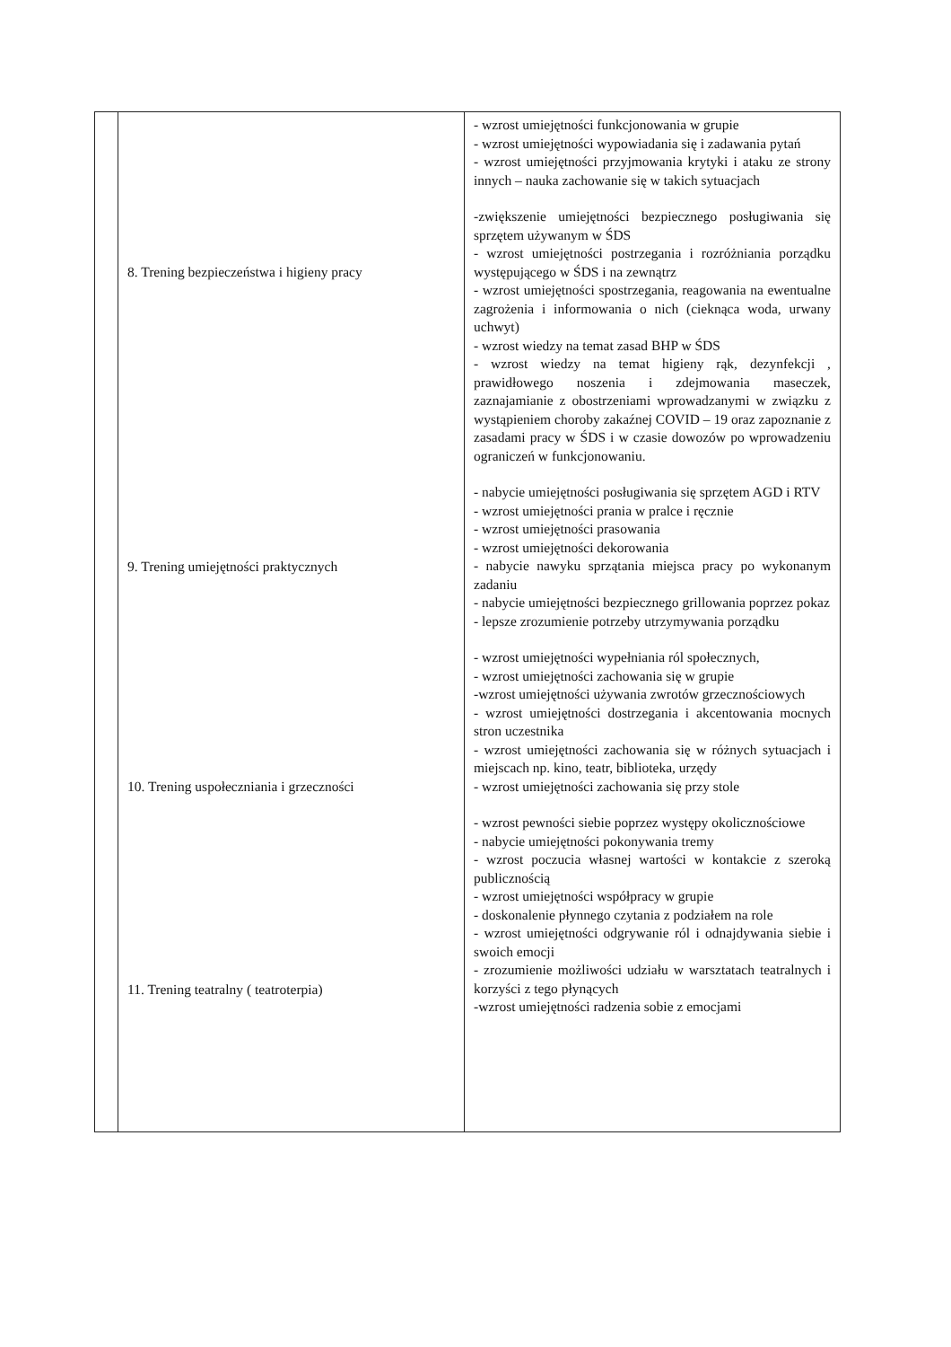| | 8. Trening bezpieczeństwa i higieny pracy 9. Trening umiejętności praktycznych 10. Trening uspołeczniania i grzeczności 11. Trening teatralny ( teatroterpia) | - wzrost umiejętności funkcjonowania w grupie - wzrost umiejętności wypowiadania się i zadawania pytań - wzrost umiejętności przyjmowania krytyki i ataku ze strony innych – nauka zachowanie się w takich sytuacjach -zwiększenie umiejętności bezpiecznego posługiwania się sprzętem używanym w ŚDS - wzrost umiejętności postrzegania i rozróżniania porządku występującego w ŚDS i na zewnątrz - wzrost umiejętności spostrzegania, reagowania na ewentualne zagrożenia i informowania o nich (ciekn​ąca woda, urwany uchwyt) - wzrost wiedzy na temat zasad BHP w ŚDS - wzrost wiedzy na temat higieny rąk, dezynfekcji , prawidłowego noszenia i zdejmowania maseczek, zaznajamianie z obostrzeniami wprowadzanymi w związku z wystąpieniem choroby zakaźnej COVID – 19 oraz zapoznanie z zasadami pracy w ŚDS i w czasie dowozów po wprowadzeniu ograniczeń w funkcjonowaniu. - nabycie umiejętności posługiwania się sprzętem AGD i RTV - wzrost umiejętności prania w pralce i ręcznie - wzrost umiejętności prasowania - wzrost umiejętności dekorowania - nabycie nawyku sprzątania miejsca pracy po wykonanym zadaniu - nabycie umiejętności bezpiecznego grillowania poprzez pokaz - lepsze zrozumienie potrzeby utrzymywania porządku - wzrost umiejętności wypełniania ról społecznych, - wzrost umiejętności zachowania się w grupie -wzrost umiejętności używania zwrotów grzecznościowych - wzrost umiejętności dostrzegania i akcentowania mocnych stron uczestnika - wzrost umiejętności zachowania się w różnych sytuacjach i miejscach np. kino, teatr, biblioteka, urzędy - wzrost umiejętności zachowania się przy stole - wzrost pewności siebie poprzez występy okolicznościowe - nabycie umiejętności pokonywania tremy - wzrost poczucia własnej wartości w kontakcie z szeroką publicznością - wzrost umiejętności współpracy w grupie - doskonalenie płynnego czytania z podziałem na role - wzrost umiejętności odgrywanie ról i odnajdywania siebie i swoich emocji - zrozumienie możliwości udziału w warsztatach teatralnych i korzyści z tego płynących -wzrost umiejętności radzenia sobie z emocjami |